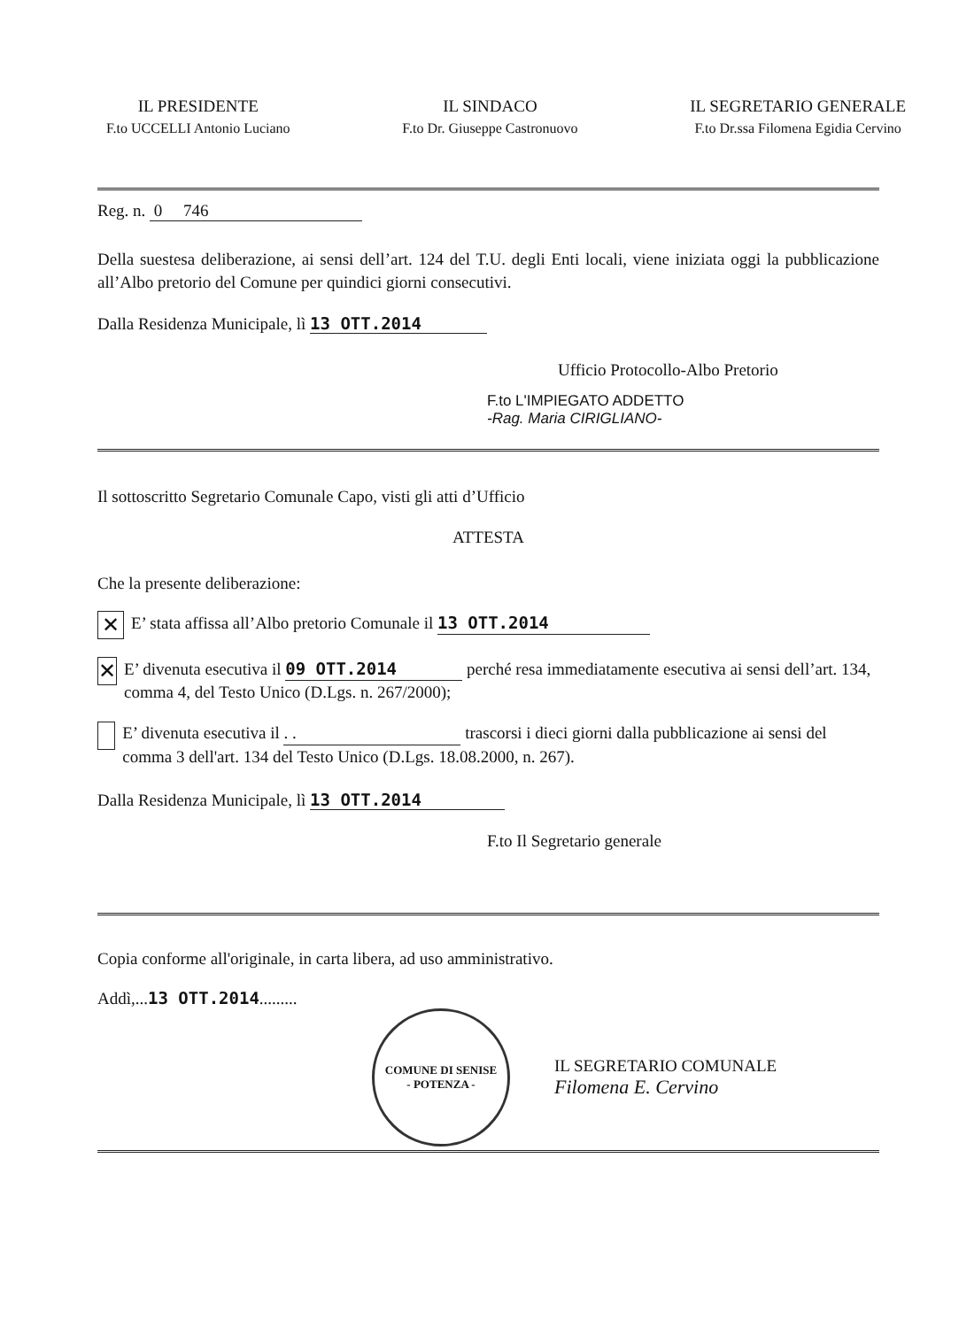IL PRESIDENTE
F.to UCCELLI Antonio Luciano
IL SINDACO
F.to Dr. Giuseppe Castronuovo
IL SEGRETARIO GENERALE
F.to Dr.ssa Filomena Egidia Cervino
Reg. n. 0 746
Della suestesa deliberazione, ai sensi dell’art. 124 del T.U. degli Enti locali, viene iniziata oggi la pubblicazione all’Albo pretorio del Comune per quindici giorni consecutivi.
Dalla Residenza Municipale, lì 13 OTT.2014
Ufficio Protocollo-Albo Pretorio
F.to L'IMPIEGATO ADDETTO
-Rag. Maria CIRIGLIANO-
Il sottoscritto Segretario Comunale Capo, visti gli atti d’Ufficio
ATTESTA
Che la presente deliberazione:
✕ E’ stata affissa all’Albo pretorio Comunale il 13 OTT.2014
✕ E’ divenuta esecutiva il 09 OTT.2014 perché resa immediatamente esecutiva ai sensi dell’art. 134, comma 4, del Testo Unico (D.Lgs. n. 267/2000);
E’ divenuta esecutiva il . . trascorsi i dieci giorni dalla pubblicazione ai sensi del comma 3 dell'art. 134 del Testo Unico (D.Lgs. 18.08.2000, n. 267).
Dalla Residenza Municipale, lì 13 OTT.2014
F.to Il Segretario generale
Copia conforme all'originale, in carta libera, ad uso amministrativo.
Addì,...13 OTT.2014.........
COMUNE DI SENISE
- POTENZA -
IL SEGRETARIO COMUNALE
Filomena E. Cervino